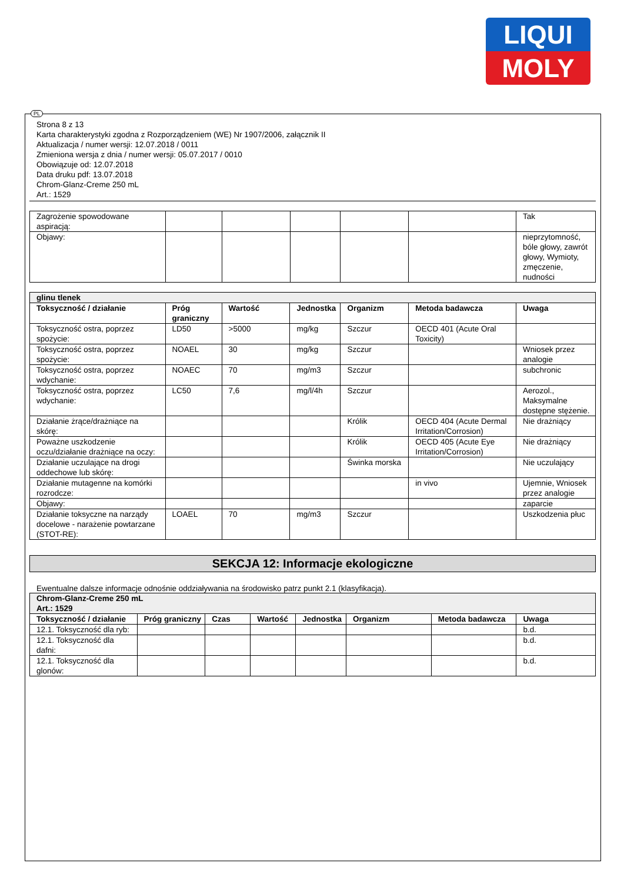LIQUI
MOLY
PL
Strona 8 z 13
Karta charakterystyki zgodna z Rozporządzeniem (WE) Nr 1907/2006, załącznik II
Aktualizacja / numer wersji: 12.07.2018 / 0011
Zmieniona wersja z dnia / numer wersji: 05.07.2017 / 0010
Obowiązuje od: 12.07.2018
Data druku pdf: 13.07.2018
Chrom-Glanz-Creme 250 mL
Art.: 1529
| Zagrożenie spowodowane aspiracją: | | | | | | Tak |
| Objawy: | | | | | | nieprzytomność, bóle głowy, zawrót głowy, Wymioty, zmęczenie, nudności |
| glinu tlenek | | | | | | |
| Toksyczność / działanie | Próg graniczny | Wartość | Jednostka | Organizm | Metoda badawcza | Uwaga |
| Toksyczność ostra, poprzez spożycie: | LD50 | >5000 | mg/kg | Szczur | OECD 401 (Acute Oral Toxicity) | |
| Toksyczność ostra, poprzez spożycie: | NOAEL | 30 | mg/kg | Szczur | | Wniosek przez analogie |
| Toksyczność ostra, poprzez wdychanie: | NOAEC | 70 | mg/m3 | Szczur | | subchronic |
| Toksyczność ostra, poprzez wdychanie: | LC50 | 7,6 | mg/l/4h | Szczur | | Aerozol., Maksymalne dostępne stężenie. |
| Działanie żrące/drażniące na skórę: | | | | Królik | OECD 404 (Acute Dermal Irritation/Corrosion) | Nie drażniący |
| Poważne uszkodzenie oczu/działanie drażniące na oczy: | | | | Królik | OECD 405 (Acute Eye Irritation/Corrosion) | Nie drażniący |
| Działanie uczulające na drogi oddechowe lub skórę: | | | | Świnka morska | | Nie uczulający |
| Działanie mutagenne na komórki rozrodcze: | | | | | in vivo | Ujemnie, Wniosek przez analogie |
| Objawy: | | | | | | zaparcie |
| Działanie toksyczne na narządy docelowe - narażenie powtarzane (STOT-RE): | LOAEL | 70 | mg/m3 | Szczur | | Uszkodzenia płuc |
SEKCJA 12: Informacje ekologiczne
Ewentualne dalsze informacje odnośnie oddziaływania na środowisko patrz punkt 2.1 (klasyfikacja).
| Chrom-Glanz-Creme 250 mL Art.: 1529 | | | | | | | |
| Toksyczność / działanie | Próg graniczny | Czas | Wartość | Jednostka | Organizm | Metoda badawcza | Uwaga |
| 12.1. Toksyczność dla ryb: | | | | | | | b.d. |
| 12.1. Toksyczność dla dafni: | | | | | | | b.d. |
| 12.1. Toksyczność dla glonów: | | | | | | | b.d. |